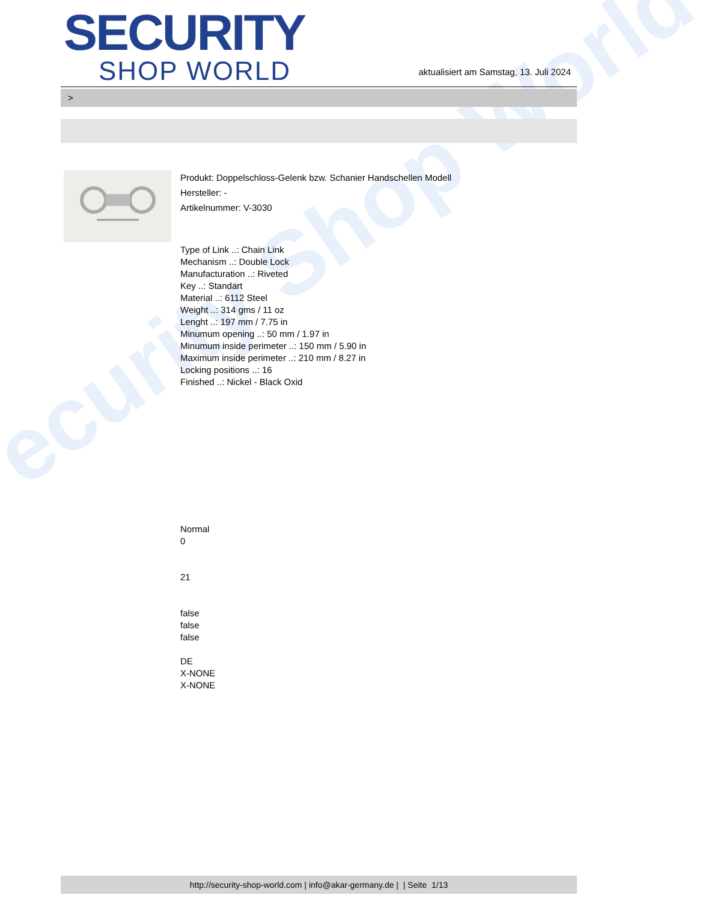ecurity Shop World
SECURITY
SHOP WORLD
aktualisiert am Samstag, 13. Juli 2024
>
Produkt: Doppelschloss-Gelenk bzw. Schanier Handschellen Modell
Hersteller: -
Artikelnummer: V-3030
Type of Link ..: Chain Link
Mechanism ..: Double Lock
Manufacturation ..: Riveted
Key ..: Standart
Material ..: 6112 Steel
Weight ..: 314 gms / 11 oz
Lenght ..: 197 mm / 7.75 in
Minumum opening ..: 50 mm / 1.97 in
Minumum inside perimeter ..: 150 mm / 5.90 in
Maximum inside perimeter ..: 210 mm / 8.27 in
Locking positions ..: 16
Finished ..: Nickel - Black Oxid
Normal
0
21
false
false
false
DE
X-NONE
X-NONE
http://security-shop-world.com | info@akar-germany.de | | Seite 1/13